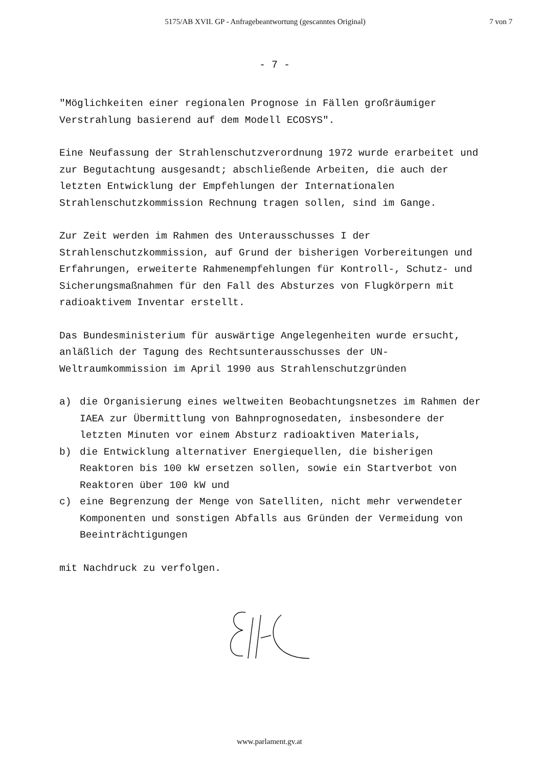5175/AB XVII. GP - Anfragebeantwortung (gescanntes Original)
7 von 7
- 7 -
"Möglichkeiten einer regionalen Prognose in Fällen großräumiger Verstrahlung basierend auf dem Modell ECOSYS".
Eine Neufassung der Strahlenschutzverordnung 1972 wurde erarbeitet und zur Begutachtung ausgesandt; abschließende Arbeiten, die auch der letzten Entwicklung der Empfehlungen der Internationalen Strahlenschutzkommission Rechnung tragen sollen, sind im Gange.
Zur Zeit werden im Rahmen des Unterausschusses I der Strahlenschutzkommission, auf Grund der bisherigen Vorbereitungen und Erfahrungen, erweiterte Rahmenempfehlungen für Kontroll-, Schutz- und Sicherungsmaßnahmen für den Fall des Absturzes von Flugkörpern mit radioaktivem Inventar erstellt.
Das Bundesministerium für auswärtige Angelegenheiten wurde ersucht, anläßlich der Tagung des Rechtsunterausschusses der UN-Weltraumkommission im April 1990 aus Strahlenschutzgründen
a) die Organisierung eines weltweiten Beobachtungsnetzes im Rahmen der IAEA zur Übermittlung von Bahnprognosedaten, insbesondere der letzten Minuten vor einem Absturz radioaktiven Materials,
b) die Entwicklung alternativer Energiequellen, die bisherigen Reaktoren bis 100 kW ersetzen sollen, sowie ein Startverbot von Reaktoren über 100 kW und
c) eine Begrenzung der Menge von Satelliten, nicht mehr verwendeter Komponenten und sonstigen Abfalls aus Gründen der Vermeidung von Beeinträchtigungen
mit Nachdruck zu verfolgen.
www.parlament.gv.at